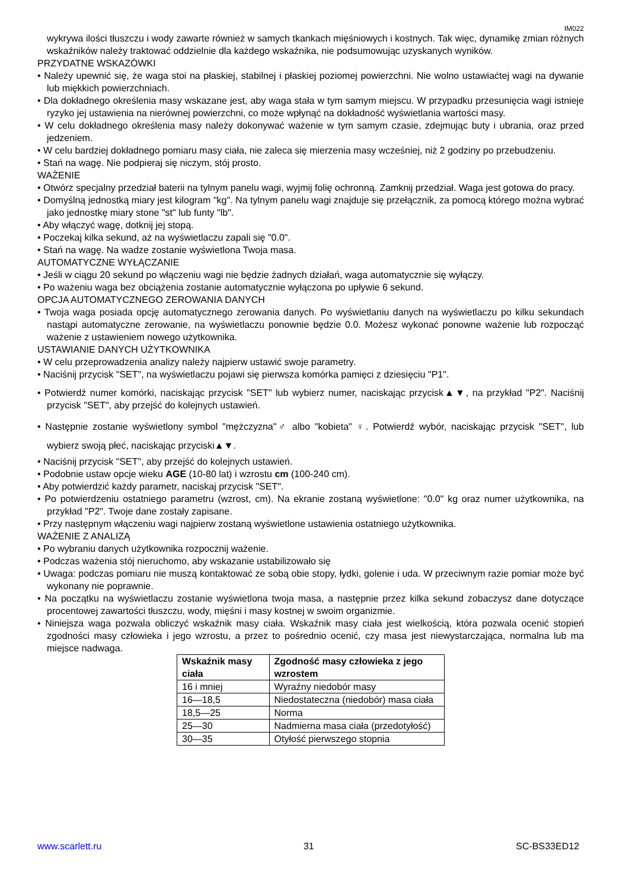IM022
wykrywa ilości tłuszczu i wody zawarte również w samych tkankach mięśniowych i kostnych. Tak więc, dynamikę zmian różnych wskaźników należy traktować oddzielnie dla każdego wskaźnika, nie podsumowując uzyskanych wyników.
PRZYDATNE WSKAZÓWKI
• Należy upewnić się, że waga stoi na płaskiej, stabilnej i płaskiej poziomej powierzchni. Nie wolno ustawiaćtej wagi na dywanie lub miękkich powierzchniach.
• Dla dokładnego określenia masy wskazane jest, aby waga stała w tym samym miejscu. W przypadku przesunięcia wagi istnieje ryzyko jej ustawienia na nierównej powierzchni, co może wpłynąć na dokładność wyświetlania wartości masy.
• W celu dokładnego określenia masy należy dokonywać ważenie w tym samym czasie, zdejmując buty i ubrania, oraz przed jedzeniem.
• W celu bardziej dokładnego pomiaru masy ciała, nie zaleca się mierzenia masy wcześniej, niż 2 godziny po przebudzeniu.
• Stań na wagę. Nie podpieraj się niczym, stój prosto.
WAŻENIE
• Otwórz specjalny przedział baterii na tylnym panelu wagi, wyjmij folię ochronną. Zamknij przedział. Waga jest gotowa do pracy.
• Domyślną jednostką miary jest kilogram "kg". Na tylnym panelu wagi znajduje się przełącznik, za pomocą którego można wybrać jako jednostkę miary stone "st" lub funty "lb".
• Aby włączyć wagę, dotknij jej stopą.
• Poczekaj kilka sekund, aż na wyświetlaczu zapali się "0.0".
• Stań na wagę. Na wadze zostanie wyświetlona Twoja masa.
AUTOMATYCZNE WYŁĄCZANIE
• Jeśli w ciągu 20 sekund po włączeniu wagi nie będzie żadnych działań, waga automatycznie się wyłączy.
• Po ważeniu waga bez obciążenia zostanie automatycznie wyłączona po upływie 6 sekund.
OPCJA AUTOMATYCZNEGO ZEROWANIA DANYCH
• Twoja waga posiada opcję automatycznego zerowania danych. Po wyświetlaniu danych na wyświetlaczu po kilku sekundach nastąpi automatyczne zerowanie, na wyświetlaczu ponownie będzie 0.0. Możesz wykonać ponowne ważenie lub rozpocząć ważenie z ustawieniem nowego użytkownika.
USTAWIANIE DANYCH UŻYTKOWNIKA
• W celu przeprowadzenia analizy należy najpierw ustawić swoje parametry.
• Naciśnij przycisk "SET", na wyświetlaczu pojawi się pierwsza komórka pamięci z dziesięciu "P1".
• Potwierdź numer komórki, naciskając przycisk "SET" lub wybierz numer, naciskając przycisk▲▼, na przykład "P2". Naciśnij przycisk "SET", aby przejść do kolejnych ustawień.
• Następnie zostanie wyświetlony symbol "mężczyzna"♂ albo "kobieta" ♀. Potwierdź wybór, naciskając przycisk "SET", lub wybierz swoją płeć, naciskając przyciski▲▼.
• Naciśnij przycisk "SET", aby przejść do kolejnych ustawień.
• Podobnie ustaw opcje wieku AGE (10-80 lat) i wzrostu cm (100-240 cm).
• Aby potwierdzić każdy parametr, naciskaj przycisk "SET".
• Po potwierdzeniu ostatniego parametru (wzrost, cm). Na ekranie zostaną wyświetlone: "0.0" kg oraz numer użytkownika, na przykład "P2". Twoje dane zostały zapisane.
• Przy następnym włączeniu wagi najpierw zostaną wyświetlone ustawienia ostatniego użytkownika.
WAŻENIE Z ANALIZĄ
• Po wybraniu danych użytkownika rozpocznij ważenie.
• Podczas ważenia stój nieruchomo, aby wskazanie ustabilizowało się
• Uwaga: podczas pomiaru nie muszą kontaktować ze sobą obie stopy, łydki, golenie i uda. W przeciwnym razie pomiar może być wykonany nie poprawnie.
• Na początku na wyświetlaczu zostanie wyświetlona twoja masa, a następnie przez kilka sekund zobaczysz dane dotyczące procentowej zawartości tłuszczu, wody, mięśni i masy kostnej w swoim organizmie.
• Niniejsza waga pozwala obliczyć wskaźnik masy ciała. Wskaźnik masy ciała jest wielkością, która pozwala ocenić stopień zgodności masy człowieka i jego wzrostu, a przez to pośrednio ocenić, czy masa jest niewystarczająca, normalna lub ma miejsce nadwaga.
| Wskaźnik masy ciała | Zgodność masy człowieka z jego wzrostem |
| --- | --- |
| 16 i mniej | Wyraźny niedobór masy |
| 16—18,5 | Niedostateczna (niedobór) masa ciała |
| 18,5—25 | Norma |
| 25—30 | Nadmierna masa ciała (przedotyłość) |
| 30—35 | Otyłość pierwszego stopnia |
www.scarlett.ru 31 SC-BS33ED12